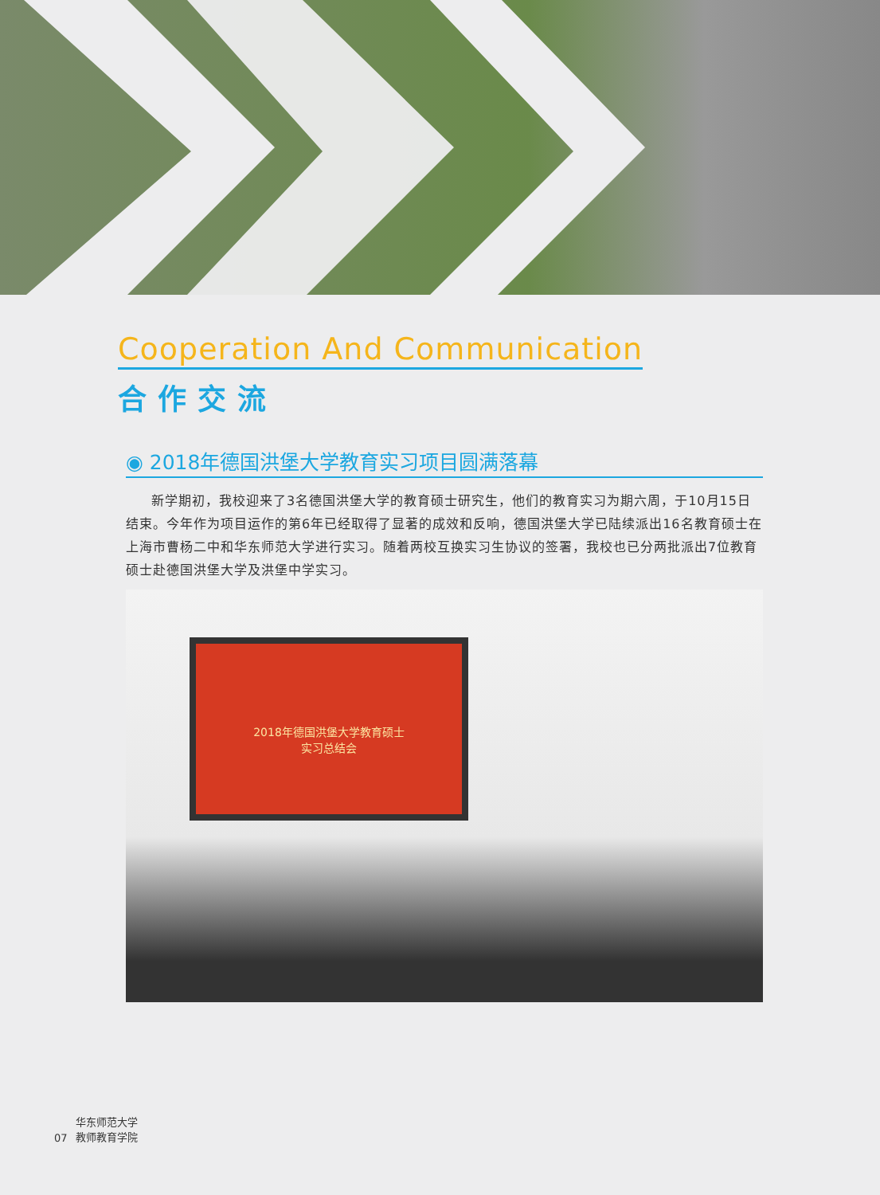Cooperation And Communication
合作交流
◉ 2018年德国洪堡大学教育实习项目圆满落幕
新学期初，我校迎来了3名德国洪堡大学的教育硕士研究生，他们的教育实习为期六周，于10月15日结束。今年作为项目运作的第6年已经取得了显著的成效和反响，德国洪堡大学已陆续派出16名教育硕士在上海市曹杨二中和华东师范大学进行实习。随着两校互换实习生协议的签署，我校也已分两批派出7位教育硕士赴德国洪堡大学及洪堡中学实习。
2018年德国洪堡大学教育硕士
实习总结会
07 华东师范大学
教师教育学院